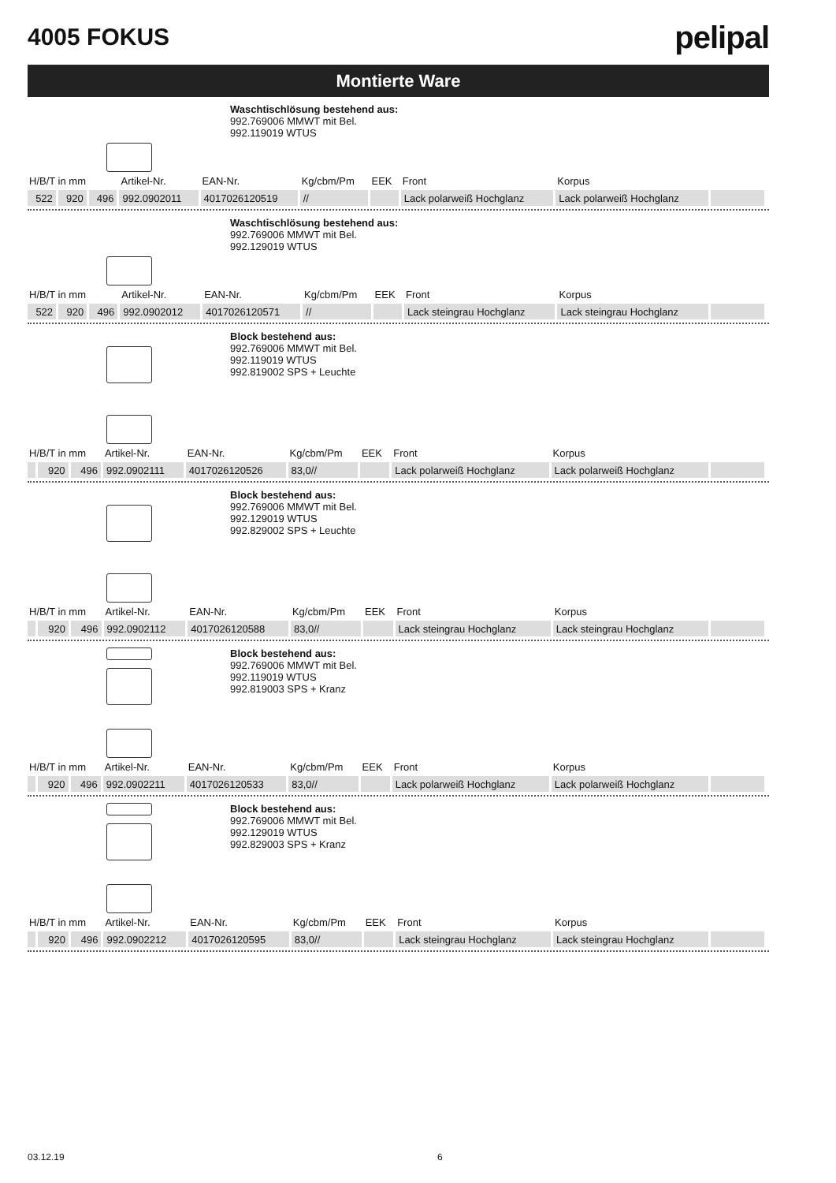4005 FOKUS
pelipal
Montierte Ware
Waschtischlösung bestehend aus:
992.769006 MMWT mit Bel.
992.119019 WTUS
| H/B/T in mm | | | Artikel-Nr. | EAN-Nr. | Kg/cbm/Pm | EEK | Front | Korpus | |
| --- | --- | --- | --- | --- | --- | --- | --- | --- | --- |
| 522 | 920 | 496 | 992.0902011 | 4017026120519 | // | | Lack polarweiß Hochglanz | Lack polarweiß Hochglanz | |
Waschtischlösung bestehend aus:
992.769006 MMWT mit Bel.
992.129019 WTUS
| H/B/T in mm | | | Artikel-Nr. | EAN-Nr. | Kg/cbm/Pm | EEK | Front | Korpus | |
| --- | --- | --- | --- | --- | --- | --- | --- | --- | --- |
| 522 | 920 | 496 | 992.0902012 | 4017026120571 | // | | Lack steingrau Hochglanz | Lack steingrau Hochglanz | |
Block bestehend aus:
992.769006 MMWT mit Bel.
992.119019 WTUS
992.819002 SPS + Leuchte
| H/B/T in mm | | | Artikel-Nr. | EAN-Nr. | Kg/cbm/Pm | EEK | Front | Korpus | |
| --- | --- | --- | --- | --- | --- | --- | --- | --- | --- |
| | 920 | 496 | 992.0902111 | 4017026120526 | 83,0// | | Lack polarweiß Hochglanz | Lack polarweiß Hochglanz | |
Block bestehend aus:
992.769006 MMWT mit Bel.
992.129019 WTUS
992.829002 SPS + Leuchte
| H/B/T in mm | | | Artikel-Nr. | EAN-Nr. | Kg/cbm/Pm | EEK | Front | Korpus | |
| --- | --- | --- | --- | --- | --- | --- | --- | --- | --- |
| | 920 | 496 | 992.0902112 | 4017026120588 | 83,0// | | Lack steingrau Hochglanz | Lack steingrau Hochglanz | |
Block bestehend aus:
992.769006 MMWT mit Bel.
992.119019 WTUS
992.819003 SPS + Kranz
| H/B/T in mm | | | Artikel-Nr. | EAN-Nr. | Kg/cbm/Pm | EEK | Front | Korpus | |
| --- | --- | --- | --- | --- | --- | --- | --- | --- | --- |
| | 920 | 496 | 992.0902211 | 4017026120533 | 83,0// | | Lack polarweiß Hochglanz | Lack polarweiß Hochglanz | |
Block bestehend aus:
992.769006 MMWT mit Bel.
992.129019 WTUS
992.829003 SPS + Kranz
| H/B/T in mm | | | Artikel-Nr. | EAN-Nr. | Kg/cbm/Pm | EEK | Front | Korpus | |
| --- | --- | --- | --- | --- | --- | --- | --- | --- | --- |
| | 920 | 496 | 992.0902212 | 4017026120595 | 83,0// | | Lack steingrau Hochglanz | Lack steingrau Hochglanz | |
03.12.19 6